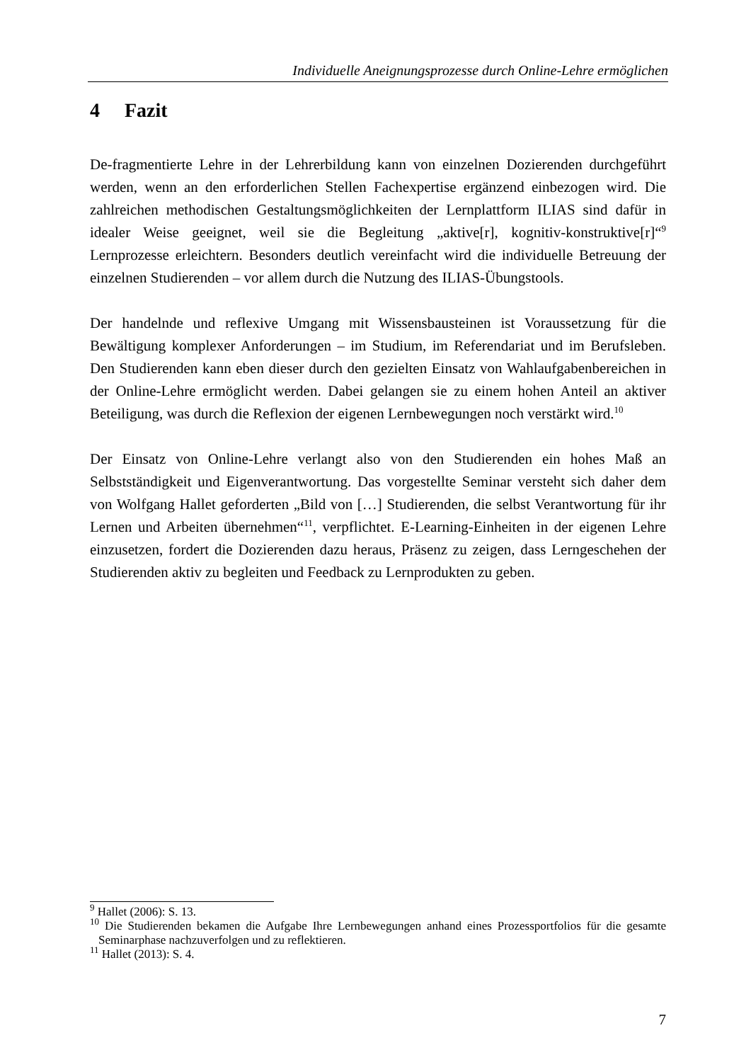Individuelle Aneignungsprozesse durch Online-Lehre ermöglichen
4 Fazit
De-fragmentierte Lehre in der Lehrerbildung kann von einzelnen Dozierenden durchgeführt werden, wenn an den erforderlichen Stellen Fachexpertise ergänzend einbezogen wird. Die zahlreichen methodischen Gestaltungsmöglichkeiten der Lernplattform ILIAS sind dafür in idealer Weise geeignet, weil sie die Begleitung „aktive[r], kognitiv-konstruktive[r]“<sup>9</sup> Lernprozesse erleichtern. Besonders deutlich vereinfacht wird die individuelle Betreuung der einzelnen Studierenden – vor allem durch die Nutzung des ILIAS-Übungstools.
Der handelnde und reflexive Umgang mit Wissensbausteinen ist Voraussetzung für die Bewältigung komplexer Anforderungen – im Studium, im Referendariat und im Berufsleben. Den Studierenden kann eben dieser durch den gezielten Einsatz von Wahlaufgabenbereichen in der Online-Lehre ermöglicht werden. Dabei gelangen sie zu einem hohen Anteil an aktiver Beteiligung, was durch die Reflexion der eigenen Lernbewegungen noch verstärkt wird.<sup>10</sup>
Der Einsatz von Online-Lehre verlangt also von den Studierenden ein hohes Maß an Selbstständigkeit und Eigenverantwortung. Das vorgestellte Seminar versteht sich daher dem von Wolfgang Hallet geforderten „Bild von […] Studierenden, die selbst Verantwortung für ihr Lernen und Arbeiten übernehmen“<sup>11</sup>, verpflichtet. E-Learning-Einheiten in der eigenen Lehre einzusetzen, fordert die Dozierenden dazu heraus, Präsenz zu zeigen, dass Lerngeschehen der Studierenden aktiv zu begleiten und Feedback zu Lernprodukten zu geben.
<sup>9</sup> Hallet (2006): S. 13.
<sup>10</sup> Die Studierenden bekamen die Aufgabe Ihre Lernbewegungen anhand eines Prozessportfolios für die gesamte Seminarphase nachzuverfolgen und zu reflektieren.
<sup>11</sup> Hallet (2013): S. 4.
7